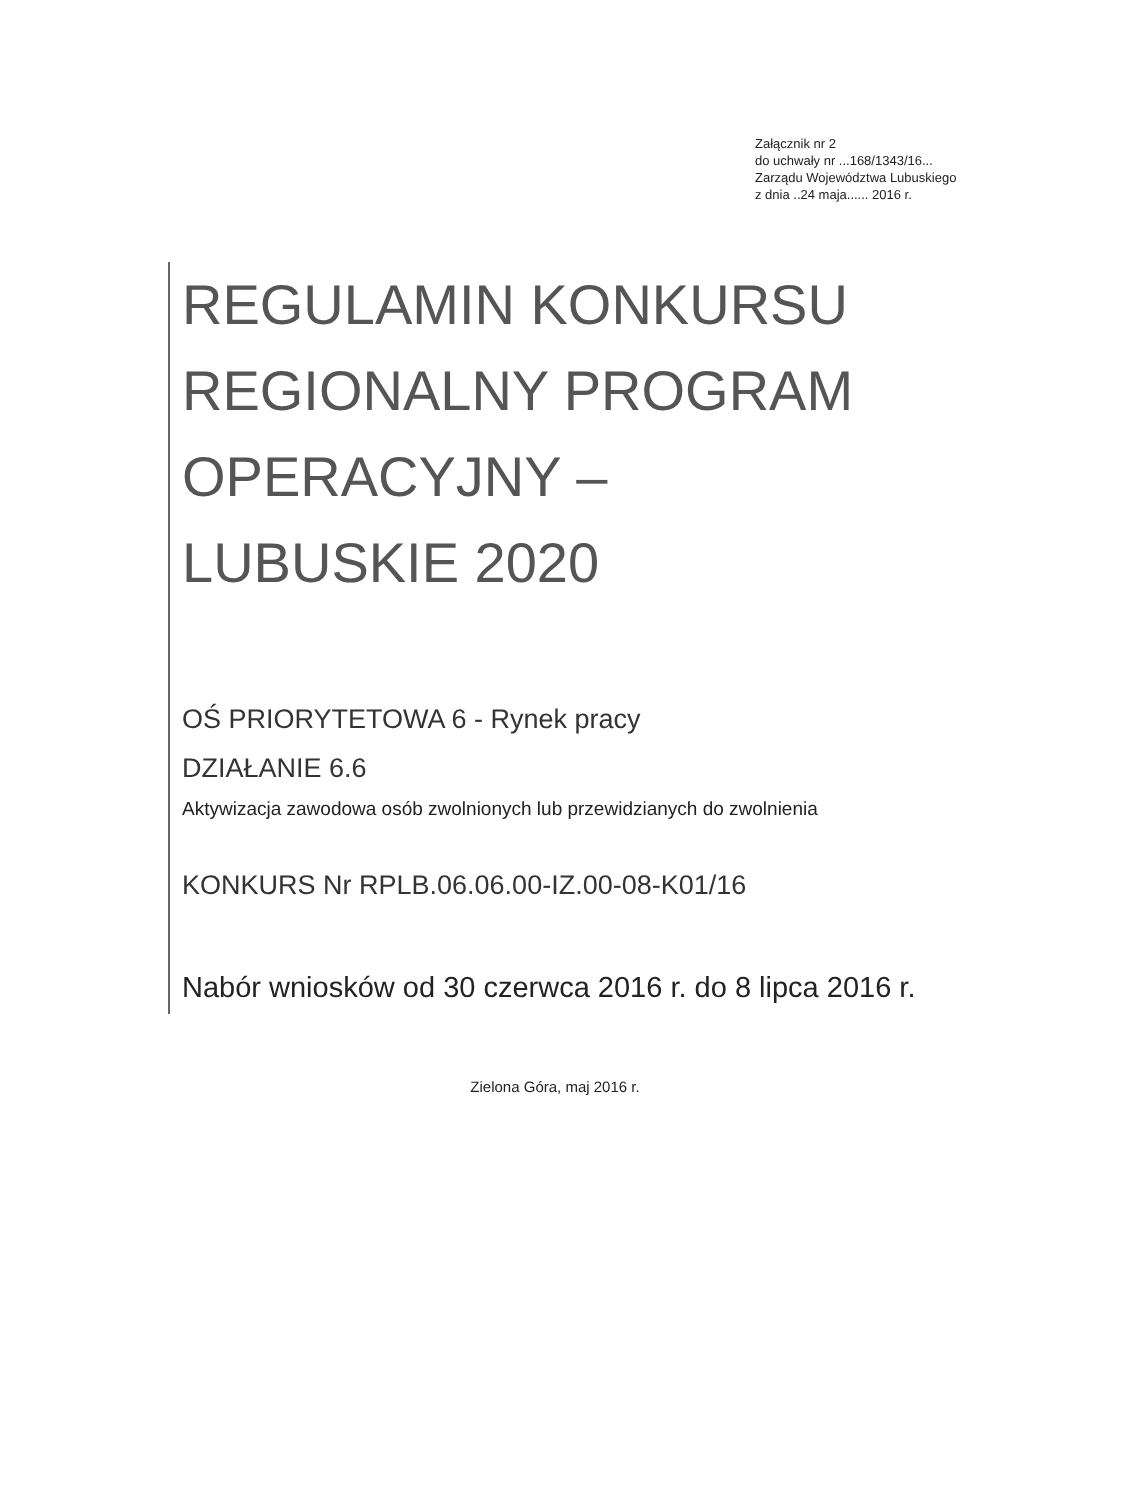Załącznik nr 2
do uchwały nr ...168/1343/16...
Zarządu Województwa Lubuskiego
z dnia ..24 maja...... 2016 r.
REGULAMIN KONKURSU
REGIONALNY PROGRAM
OPERACYJNY –
LUBUSKIE 2020
OŚ PRIORYTETOWA 6 - Rynek pracy
DZIAŁANIE 6.6
Aktywizacja zawodowa osób zwolnionych lub przewidzianych do zwolnienia
KONKURS Nr RPLB.06.06.00-IZ.00-08-K01/16
Nabór wniosków od 30 czerwca 2016 r. do 8 lipca 2016 r.
Zielona Góra, maj 2016 r.